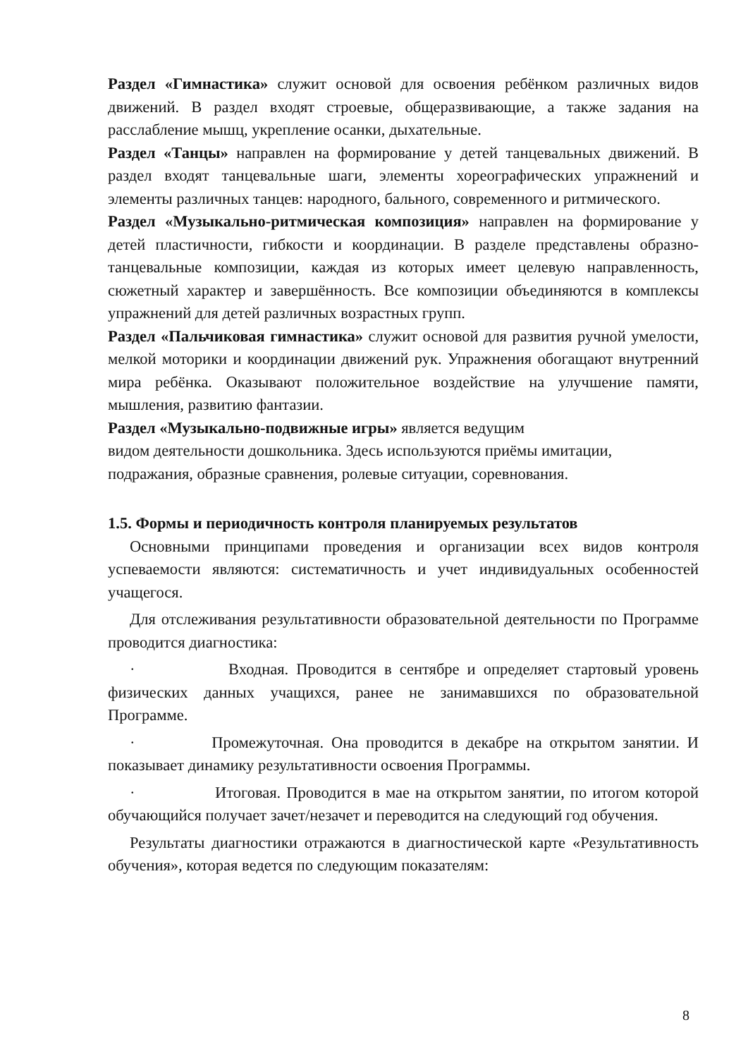Раздел «Гимнастика» служит основой для освоения ребёнком различных видов движений. В раздел входят строевые, общеразвивающие, а также задания на расслабление мышц, укрепление осанки, дыхательные.
Раздел «Танцы» направлен на формирование у детей танцевальных движений. В раздел входят танцевальные шаги, элементы хореографических упражнений и элементы различных танцев: народного, бального, современного и ритмического.
Раздел «Музыкально-ритмическая композиция» направлен на формирование у детей пластичности, гибкости и координации. В разделе представлены образно-танцевальные композиции, каждая из которых имеет целевую направленность, сюжетный характер и завершённость. Все композиции объединяются в комплексы упражнений для детей различных возрастных групп.
Раздел «Пальчиковая гимнастика» служит основой для развития ручной умелости, мелкой моторики и координации движений рук. Упражнения обогащают внутренний мира ребёнка. Оказывают положительное воздействие на улучшение памяти, мышления, развитию фантазии.
Раздел «Музыкально-подвижные игры» является ведущим
видом деятельности дошкольника. Здесь используются приёмы имитации, подражания, образные сравнения, ролевые ситуации, соревнования.
1.5. Формы и периодичность контроля планируемых результатов
Основными принципами проведения и организации всех видов контроля успеваемости являются: систематичность и учет индивидуальных особенностей учащегося.
Для отслеживания результативности образовательной деятельности по Программе проводится диагностика:
· Входная. Проводится в сентябре и определяет стартовый уровень физических данных учащихся, ранее не занимавшихся по образовательной Программе.
· Промежуточная. Она проводится в декабре на открытом занятии. И показывает динамику результативности освоения Программы.
· Итоговая. Проводится в мае на открытом занятии, по итогом которой обучающийся получает зачет/незачет и переводится на следующий год обучения.
Результаты диагностики отражаются в диагностической карте «Результативность обучения», которая ведется по следующим показателям:
8